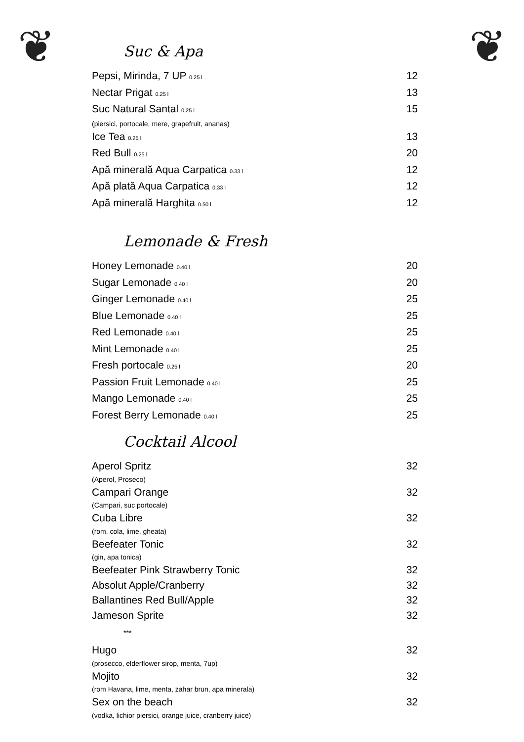❦ ❦
Suc & Apa
Pepsi, Mirinda, 7 UP 0.25 l 12
Nectar Prigat 0.25 l 13
Suc Natural Santal 0.25 l 15
(piersici, portocale, mere, grapefruit, ananas)
Ice Tea 0.25 l 13
Red Bull 0.25 l 20
Apă minerală Aqua Carpatica 0.33 l 12
Apă plată Aqua Carpatica 0.33 l 12
Apă minerală Harghita 0.50 l 12
Lemonade & Fresh
Honey Lemonade 0.40 l 20
Sugar Lemonade 0.40 l 20
Ginger Lemonade 0.40 l 25
Blue Lemonade 0.40 l 25
Red Lemonade 0.40 l 25
Mint Lemonade 0.40 l 25
Fresh portocale 0.25 l 20
Passion Fruit Lemonade 0.40 l 25
Mango Lemonade 0.40 l 25
Forest Berry Lemonade 0.40 l 25
Cocktail Alcool
Aperol Spritz 32
(Aperol, Proseco)
Campari Orange 32
(Campari, suc portocale)
Cuba Libre 32
(rom, cola, lime, gheata)
Beefeater Tonic 32
(gin, apa tonica)
Beefeater Pink Strawberry Tonic 32
Absolut Apple/Cranberry 32
Ballantines Red Bull/Apple 32
Jameson Sprite 32
***
Hugo 32
(prosecco, elderflower sirop, menta, 7up)
Mojito 32
(rom Havana, lime, menta, zahar brun, apa minerala)
Sex on the beach 32
(vodka, lichior piersici, orange juice, cranberry juice)